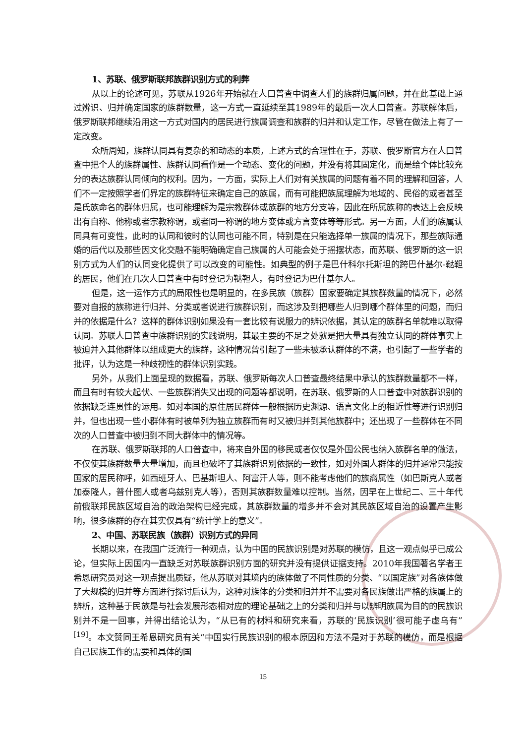1、苏联、俄罗斯联邦族群识别方式的利弊
从以上的论述可见，苏联从1926年开始就在人口普查中调查人们的族群归属问题，并在此基础上通过辨识、归并确定国家的族群数量，这一方式一直延续至其1989年的最后一次人口普查。苏联解体后，俄罗斯联邦继续沿用这一方式对国内的居民进行族属调查和族群的归并和认定工作，尽管在做法上有了一定改变。
众所周知，族群认同具有复杂的和动态的本质，上述方式的合理性在于，苏联、俄罗斯官方在人口普查中把个人的族群属性、族群认同看作是一个动态、变化的问题，并没有将其固定化，而是给个体比较充分的表达族群认同倾向的权利。因为，一方面，实际上人们对有关族属的问题有着不同的理解和回答，人们不一定按照学者们界定的族群特征来确定自己的族属，而有可能把族属理解为地域的、民俗的或者甚至是氏族命名的群体归属，也可能理解为是宗教群体或族群的地方分支等，因此在所属族称的表达上会反映出有自称、他称或者宗教称谓，或者同一称谓的地方变体或方言变体等等形式。另一方面，人们的族属认同具有可变性，此时的认同和彼时的认同也可能不同，特别是在只能选择单一族属的情况下，那些族际通婚的后代以及那些因文化交融不能明确确定自己族属的人可能会处于摇摆状态，而苏联、俄罗斯的这一识别方式为人们的认同变化提供了可以改变的可能性。如典型的例子是巴什科尔托斯坦的跨巴什基尔-鞑靼的居民，他们在几次人口普查中有时登记为鞑靼人，有时登记为巴什基尔人。
但是，这一运作方式的局限性也是明显的，在多民族（族群）国家要确定其族群数量的情况下，必然要对自报的族称进行归并、分类或者说进行族群识别，而这涉及到把哪些人归到哪个群体里的问题，而归并的依据是什么？这样的群体识别如果没有一套比较有说服力的辨识依据，其认定的族群名单就难以取得认同。苏联人口普查中族群识别的实践说明，其最主要的不足之处就是把大量具有独立认同的群体事实上被迫并入其他群体以组成更大的族群，这种情况曾引起了一些未被承认群体的不满，也引起了一些学者的批评，认为这是一种歧视性的群体识别实践。
另外，从我们上面呈现的数据看，苏联、俄罗斯每次人口普查最终结果中承认的族群数量都不一样，而且有时有较大起伏、一些族群消失又出现的问题等都说明，在苏联、俄罗斯的人口普查中对族群识别的依据缺乏连贯性的运用。如对本国的原住居民群体一般根据历史渊源、语言文化上的相近性等进行识别归并，但也出现一些小群体有时被单列为独立族群而有时又被归并到其他族群中；还出现了一些群体在不同次的人口普查中被归到不同大群体中的情况等。
在苏联、俄罗斯联邦的人口普查中，将来自外国的移民或者仅仅是外国公民也纳入族群名单的做法，不仅使其族群数量大量增加，而且也破坏了其族群识别依据的一致性，如对外国人群体的归并通常只能按国家的居民称呼，如西班牙人、巴基斯坦人、阿富汗人等，则不能考虑他们的族裔属性（如巴斯克人或者加泰隆人，普什图人或者乌兹别克人等），否则其族群数量难以控制。当然，因早在上世纪二、三十年代前俄联邦民族区域自治的政治架构已经完成，其族群数量的增多并不会对其民族区域自治的设置产生影响，很多族群的存在其实仅具有“统计学上的意义”。
2、中国、苏联民族（族群）识别方式的异同
长期以来，在我国广泛流行一种观点，认为中国的民族识别是对苏联的模仿，且这一观点似乎已成公论，但实际上因国内一直缺乏对苏联族群识别方面的研究并没有提供证据支持。2010年我国著名学者王希恩研究员对这一观点提出质疑，他从苏联对其境内的族体做了不同性质的分类、“以国定族”对各族体做了大规模的归并等方面进行探讨后认为，这种对族体的分类和归并并不需要对各民族做出严格的族属上的辨析，这种基于民族是与社会发展形态相对应的理论基础之上的分类和归并与以辨明族属为目的的民族识别并不是一回事，并得出结论认为，“从已有的材料和研究来看，苏联的‘民族识别’很可能子虚乌有”<sup>[19]</sup>。本文赞同王希恩研究员有关“中国实行民族识别的根本原因和方法不是对于苏联的模仿，而是根据自己民族工作的需要和具体的国
15